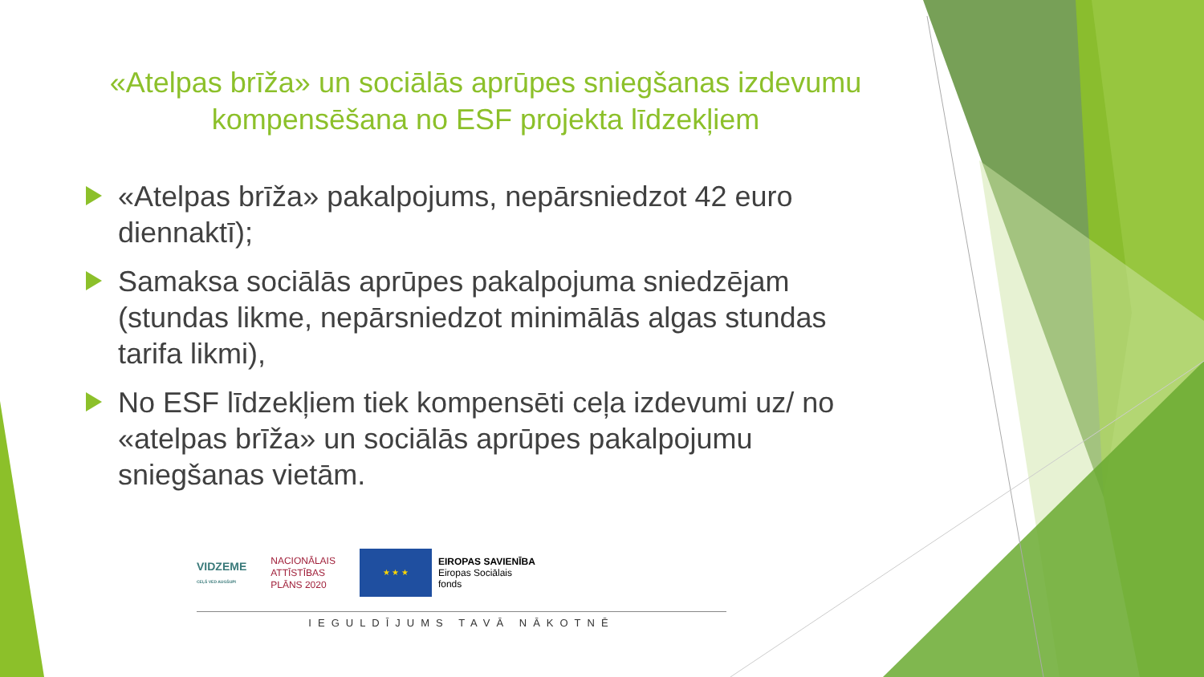«Atelpas brīža» un sociālās aprūpes sniegšanas izdevumu kompensēšana no ESF projekta līdzekļiem
«Atelpas brīža» pakalpojums, nepārsniedzot 42 euro diennaktī);
Samaksa sociālās aprūpes pakalpojuma sniedzējam (stundas likme, nepārsniedzot minimālās algas stundas tarifa likmi),
No ESF līdzekļiem tiek kompensēti ceļa izdevumi uz/ no «atelpas brīža» un sociālās aprūpes pakalpojumu sniegšanas vietām.
VIDZEME
CEĻŠ VED AUGŠUPI
NACIONĀLAIS
ATTĪSTĪBAS
PLĀNS 2020
★ ★ ★
EIROPAS SAVIENĪBA
Eiropas Sociālais
fonds
IEGULDĪJUMS TAVĀ NĀKOTNĒ